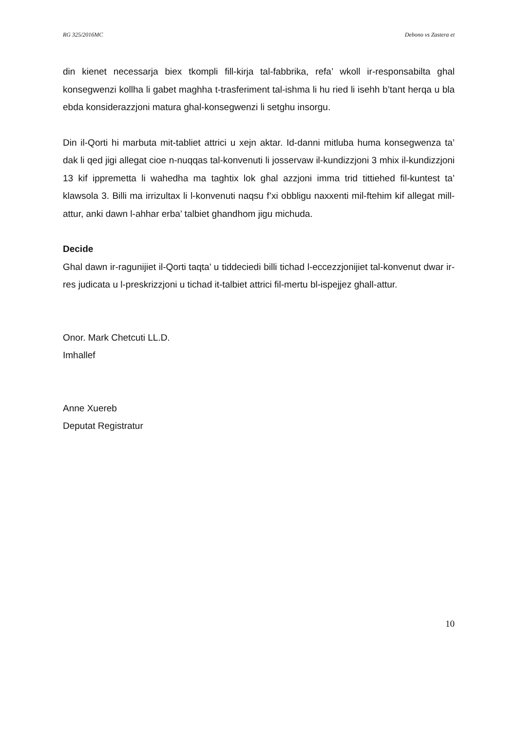RG 325/2016MC Debono vs Zastera et
din kienet necessarja biex tkompli fill-kirja tal-fabbrika, refa’ wkoll ir-responsabilta ghal konsegwenzi kollha li gabet maghha t-trasferiment tal-ishma li hu ried li isehh b’tant herqa u bla ebda konsiderazzjoni matura ghal-konsegwenzi li setghu insorgu.
Din il-Qorti hi marbuta mit-tabliet attrici u xejn aktar. Id-danni mitluba huma konsegwenza ta’ dak li qed jigi allegat cioe n-nuqqas tal-konvenuti li josservaw il-kundizzjoni 3 mhix il-kundizzjoni 13 kif ippremetta li wahedha ma taghtix lok ghal azzjoni imma trid tittiehed fil-kuntest ta’ klawsola 3. Billi ma irrizultax li l-konvenuti naqsu f’xi obbligu naxxenti mil-ftehim kif allegat mill-attur, anki dawn l-ahhar erba’ talbiet ghandhom jigu michuda.
Decide
Ghal dawn ir-ragunijiet il-Qorti taqta’ u tiddeciedi billi tichad l-eccezzjonijiet tal-konvenut dwar ir-res judicata u l-preskrizzjoni u tichad it-talbiet attrici fil-mertu bl-ispejjez ghall-attur.
Onor. Mark Chetcuti LL.D.
Imhallef
Anne Xuereb
Deputat Registratur
10